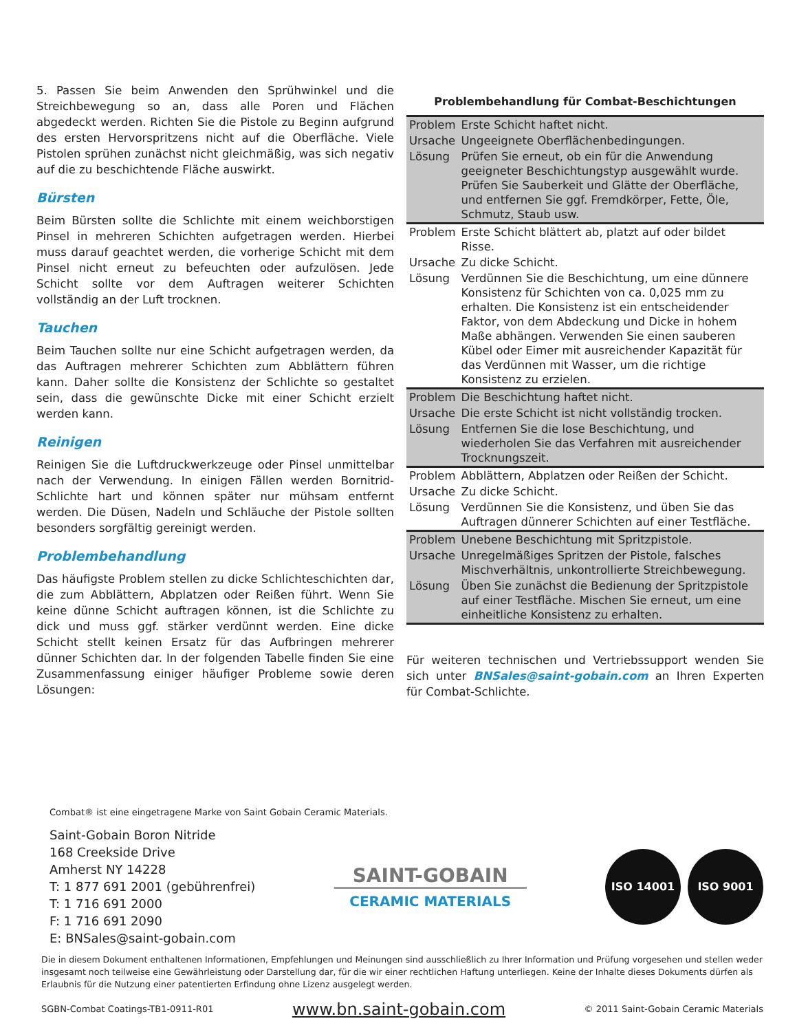5. Passen Sie beim Anwenden den Sprühwinkel und die Streichbewegung so an, dass alle Poren und Flächen abgedeckt werden. Richten Sie die Pistole zu Beginn aufgrund des ersten Hervorspritzens nicht auf die Oberfläche. Viele Pistolen sprühen zunächst nicht gleichmäßig, was sich negativ auf die zu beschichtende Fläche auswirkt.
Bürsten
Beim Bürsten sollte die Schlichte mit einem weichborstigen Pinsel in mehreren Schichten aufgetragen werden. Hierbei muss darauf geachtet werden, die vorherige Schicht mit dem Pinsel nicht erneut zu befeuchten oder aufzulösen. Jede Schicht sollte vor dem Auftragen weiterer Schichten vollständig an der Luft trocknen.
Tauchen
Beim Tauchen sollte nur eine Schicht aufgetragen werden, da das Auftragen mehrerer Schichten zum Abblättern führen kann. Daher sollte die Konsistenz der Schlichte so gestaltet sein, dass die gewünschte Dicke mit einer Schicht erzielt werden kann.
Reinigen
Reinigen Sie die Luftdruckwerkzeuge oder Pinsel unmittelbar nach der Verwendung. In einigen Fällen werden Bornitrid-Schlichte hart und können später nur mühsam entfernt werden. Die Düsen, Nadeln und Schläuche der Pistole sollten besonders sorgfältig gereinigt werden.
Problembehandlung
Das häufigste Problem stellen zu dicke Schlichteschichten dar, die zum Abblättern, Abplatzen oder Reißen führt. Wenn Sie keine dünne Schicht auftragen können, ist die Schlichte zu dick und muss ggf. stärker verdünnt werden. Eine dicke Schicht stellt keinen Ersatz für das Aufbringen mehrerer dünner Schichten dar. In der folgenden Tabelle finden Sie eine Zusammenfassung einiger häufiger Probleme sowie deren Lösungen:
Problembehandlung für Combat-Beschichtungen
| Problem | Erste Schicht haftet nicht. |
| Ursache | Ungeeignete Oberflächenbedingungen. |
| Lösung | Prüfen Sie erneut, ob ein für die Anwendung geeigneter Beschichtungstyp ausgewählt wurde. Prüfen Sie Sauberkeit und Glätte der Oberfläche, und entfernen Sie ggf. Fremdkörper, Fette, Öle, Schmutz, Staub usw. |
| Problem | Erste Schicht blättert ab, platzt auf oder bildet Risse. |
| Ursache | Zu dicke Schicht. |
| Lösung | Verdünnen Sie die Beschichtung, um eine dünnere Konsistenz für Schichten von ca. 0,025 mm zu erhalten. Die Konsistenz ist ein entscheidender Faktor, von dem Abdeckung und Dicke in hohem Maße abhängen. Verwenden Sie einen sauberen Kübel oder Eimer mit ausreichender Kapazität für das Verdünnen mit Wasser, um die richtige Konsistenz zu erzielen. |
| Problem | Die Beschichtung haftet nicht. |
| Ursache | Die erste Schicht ist nicht vollständig trocken. |
| Lösung | Entfernen Sie die lose Beschichtung, und wiederholen Sie das Verfahren mit ausreichender Trocknungszeit. |
| Problem | Abblättern, Abplatzen oder Reißen der Schicht. |
| Ursache | Zu dicke Schicht. |
| Lösung | Verdünnen Sie die Konsistenz, und üben Sie das Auftragen dünnerer Schichten auf einer Testfläche. |
| Problem | Unebene Beschichtung mit Spritzpistole. |
| Ursache | Unregelmäßiges Spritzen der Pistole, falsches Mischverhältnis, unkontrollierte Streichbewegung. |
| Lösung | Üben Sie zunächst die Bedienung der Spritzpistole auf einer Testfläche. Mischen Sie erneut, um eine einheitliche Konsistenz zu erhalten. |
Für weiteren technischen und Vertriebssupport wenden Sie sich unter BNSales@saint-gobain.com an Ihren Experten für Combat-Schlichte.
Combat® ist eine eingetragene Marke von Saint Gobain Ceramic Materials.
Saint-Gobain Boron Nitride
168 Creekside Drive
Amherst NY 14228
T: 1 877 691 2001 (gebührenfrei)
T: 1 716 691 2000
F: 1 716 691 2090
E: BNSales@saint-gobain.com
SAINT-GOBAIN
CERAMIC MATERIALS
ISO 14001 ISO 9001
Die in diesem Dokument enthaltenen Informationen, Empfehlungen und Meinungen sind ausschließlich zu Ihrer Information und Prüfung vorgesehen und stellen weder insgesamt noch teilweise eine Gewährleistung oder Darstellung dar, für die wir einer rechtlichen Haftung unterliegen. Keine der Inhalte dieses Dokuments dürfen als Erlaubnis für die Nutzung einer patentierten Erfindung ohne Lizenz ausgelegt werden.
SGBN-Combat Coatings-TB1-0911-R01 www.bn.saint-gobain.com © 2011 Saint-Gobain Ceramic Materials